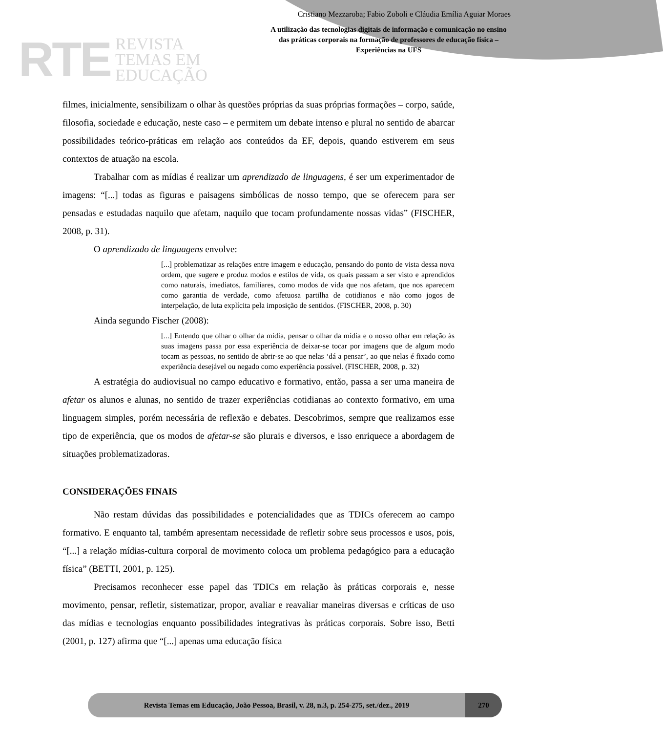RTE REVISTA
TEMAS EM
EDUCAÇÃO
Cristiano Mezzaroba; Fabio Zoboli e Cláudia Emília Aguiar Moraes
A utilização das tecnologias digitais de informação e comunicação no ensino das práticas corporais na formação de professores de educação física – Experiências na UFS
filmes, inicialmente, sensibilizam o olhar às questões próprias da suas próprias formações – corpo, saúde, filosofia, sociedade e educação, neste caso – e permitem um debate intenso e plural no sentido de abarcar possibilidades teórico-práticas em relação aos conteúdos da EF, depois, quando estiverem em seus contextos de atuação na escola.
Trabalhar com as mídias é realizar um aprendizado de linguagens, é ser um experimentador de imagens: “[...] todas as figuras e paisagens simbólicas de nosso tempo, que se oferecem para ser pensadas e estudadas naquilo que afetam, naquilo que tocam profundamente nossas vidas” (FISCHER, 2008, p. 31).
O aprendizado de linguagens envolve:
[...] problematizar as relações entre imagem e educação, pensando do ponto de vista dessa nova ordem, que sugere e produz modos e estilos de vida, os quais passam a ser visto e aprendidos como naturais, imediatos, familiares, como modos de vida que nos afetam, que nos aparecem como garantia de verdade, como afetuosa partilha de cotidianos e não como jogos de interpelação, de luta explícita pela imposição de sentidos. (FISCHER, 2008, p. 30)
Ainda segundo Fischer (2008):
[...] Entendo que olhar o olhar da mídia, pensar o olhar da mídia e o nosso olhar em relação às suas imagens passa por essa experiência de deixar-se tocar por imagens que de algum modo tocam as pessoas, no sentido de abrir-se ao que nelas ‘dá a pensar’, ao que nelas é fixado como experiência desejável ou negado como experiência possível. (FISCHER, 2008, p. 32)
A estratégia do audiovisual no campo educativo e formativo, então, passa a ser uma maneira de afetar os alunos e alunas, no sentido de trazer experiências cotidianas ao contexto formativo, em uma linguagem simples, porém necessária de reflexão e debates. Descobrimos, sempre que realizamos esse tipo de experiência, que os modos de afetar-se são plurais e diversos, e isso enriquece a abordagem de situações problematizadoras.
CONSIDERAÇÕES FINAIS
Não restam dúvidas das possibilidades e potencialidades que as TDICs oferecem ao campo formativo. E enquanto tal, também apresentam necessidade de refletir sobre seus processos e usos, pois, “[...] a relação mídias-cultura corporal de movimento coloca um problema pedagógico para a educação física” (BETTI, 2001, p. 125).
Precisamos reconhecer esse papel das TDICs em relação às práticas corporais e, nesse movimento, pensar, refletir, sistematizar, propor, avaliar e reavaliar maneiras diversas e críticas de uso das mídias e tecnologias enquanto possibilidades integrativas às práticas corporais. Sobre isso, Betti (2001, p. 127) afirma que “[...] apenas uma educação física
Revista Temas em Educação, João Pessoa, Brasil, v. 28, n.3, p. 254-275, set./dez., 2019
270